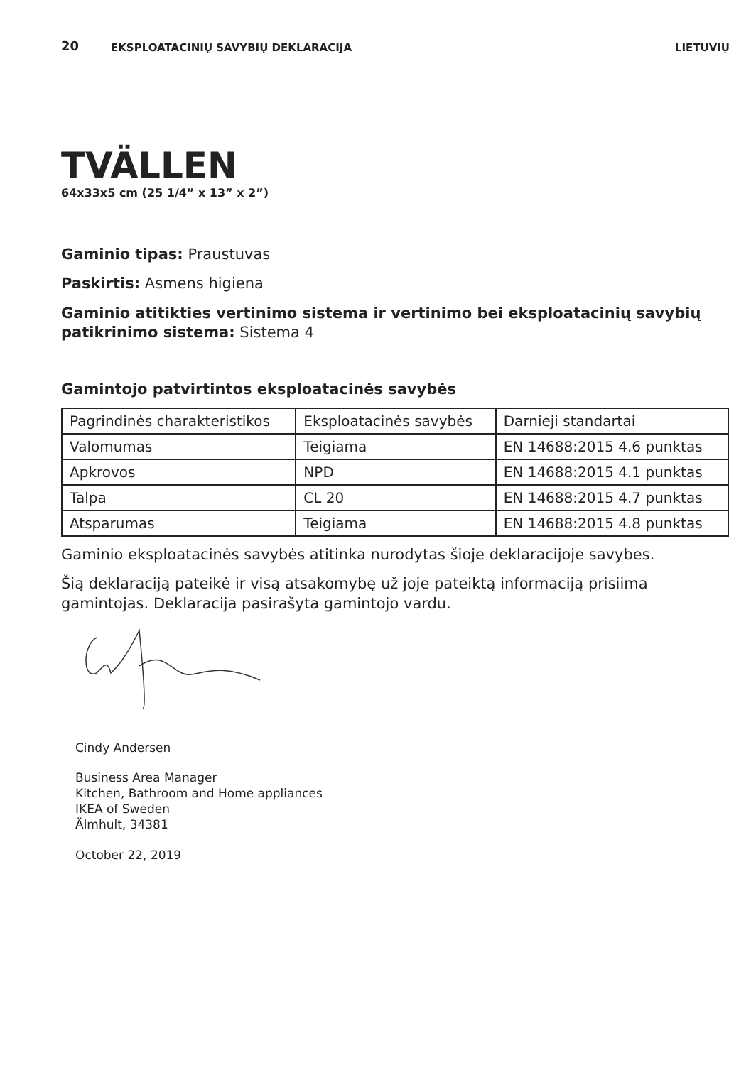20 EKSPLOATACINIŲ SAVYBIŲ DEKLARACIJA LIETUVIŲ
TVÄLLEN
64x33x5 cm (25 1/4” x 13” x 2”)
Gaminio tipas: Praustuvas
Paskirtis: Asmens higiena
Gaminio atitikties vertinimo sistema ir vertinimo bei eksploatacinių savybių patikrinimo sistema: Sistema 4
Gamintojo patvirtintos eksploatacinės savybės
| Pagrindinės charakteristikos | Eksploatacinės savybės | Darnieji standartai |
| Valomumas | Teigiama | EN 14688:2015 4.6 punktas |
| Apkrovos | NPD | EN 14688:2015 4.1 punktas |
| Talpa | CL 20 | EN 14688:2015 4.7 punktas |
| Atsparumas | Teigiama | EN 14688:2015 4.8 punktas |
Gaminio eksploatacinės savybės atitinka nurodytas šioje deklaracijoje savybes.
Šią deklaraciją pateikė ir visą atsakomybę už joje pateiktą informaciją prisiima gamintojas. Deklaracija pasirašyta gamintojo vardu.
Cindy Andersen
Business Area Manager
Kitchen, Bathroom and Home appliances
IKEA of Sweden
Älmhult, 34381
October 22, 2019